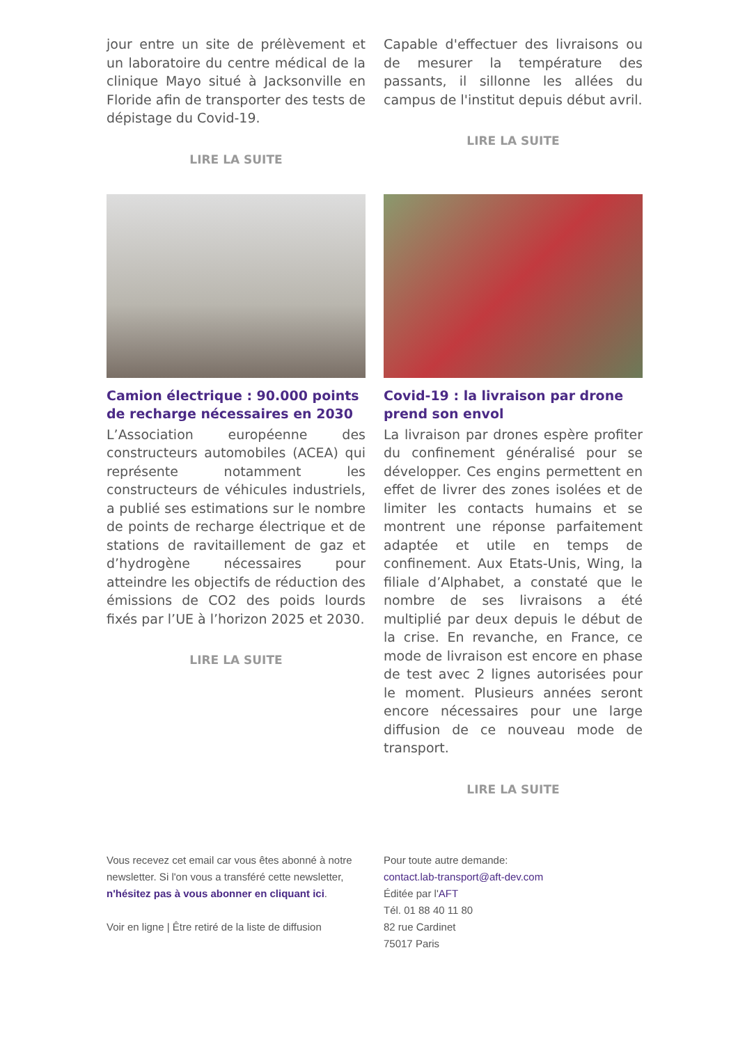jour entre un site de prélèvement et un laboratoire du centre médical de la clinique Mayo situé à Jacksonville en Floride afin de transporter des tests de dépistage du Covid-19.
LIRE LA SUITE
Capable d'effectuer des livraisons ou de mesurer la température des passants, il sillonne les allées du campus de l'institut depuis début avril.
LIRE LA SUITE
Camion électrique : 90.000 points de recharge nécessaires en 2030
L’Association européenne des constructeurs automobiles (ACEA) qui représente notamment les constructeurs de véhicules industriels, a publié ses estimations sur le nombre de points de recharge électrique et de stations de ravitaillement de gaz et d’hydrogène nécessaires pour atteindre les objectifs de réduction des émissions de CO2 des poids lourds fixés par l’UE à l’horizon 2025 et 2030.
LIRE LA SUITE
Covid-19 : la livraison par drone prend son envol
La livraison par drones espère profiter du confinement généralisé pour se développer. Ces engins permettent en effet de livrer des zones isolées et de limiter les contacts humains et se montrent une réponse parfaitement adaptée et utile en temps de confinement. Aux Etats-Unis, Wing, la filiale d’Alphabet, a constaté que le nombre de ses livraisons a été multiplié par deux depuis le début de la crise. En revanche, en France, ce mode de livraison est encore en phase de test avec 2 lignes autorisées pour le moment. Plusieurs années seront encore nécessaires pour une large diffusion de ce nouveau mode de transport.
LIRE LA SUITE
Vous recevez cet email car vous êtes abonné à notre newsletter. Si l'on vous a transféré cette newsletter, n'hésitez pas à vous abonner en cliquant ici.
Voir en ligne | Être retiré de la liste de diffusion
Pour toute autre demande:
contact.lab-transport@aft-dev.com
Éditée par l'AFT
Tél. 01 88 40 11 80
82 rue Cardinet
75017 Paris